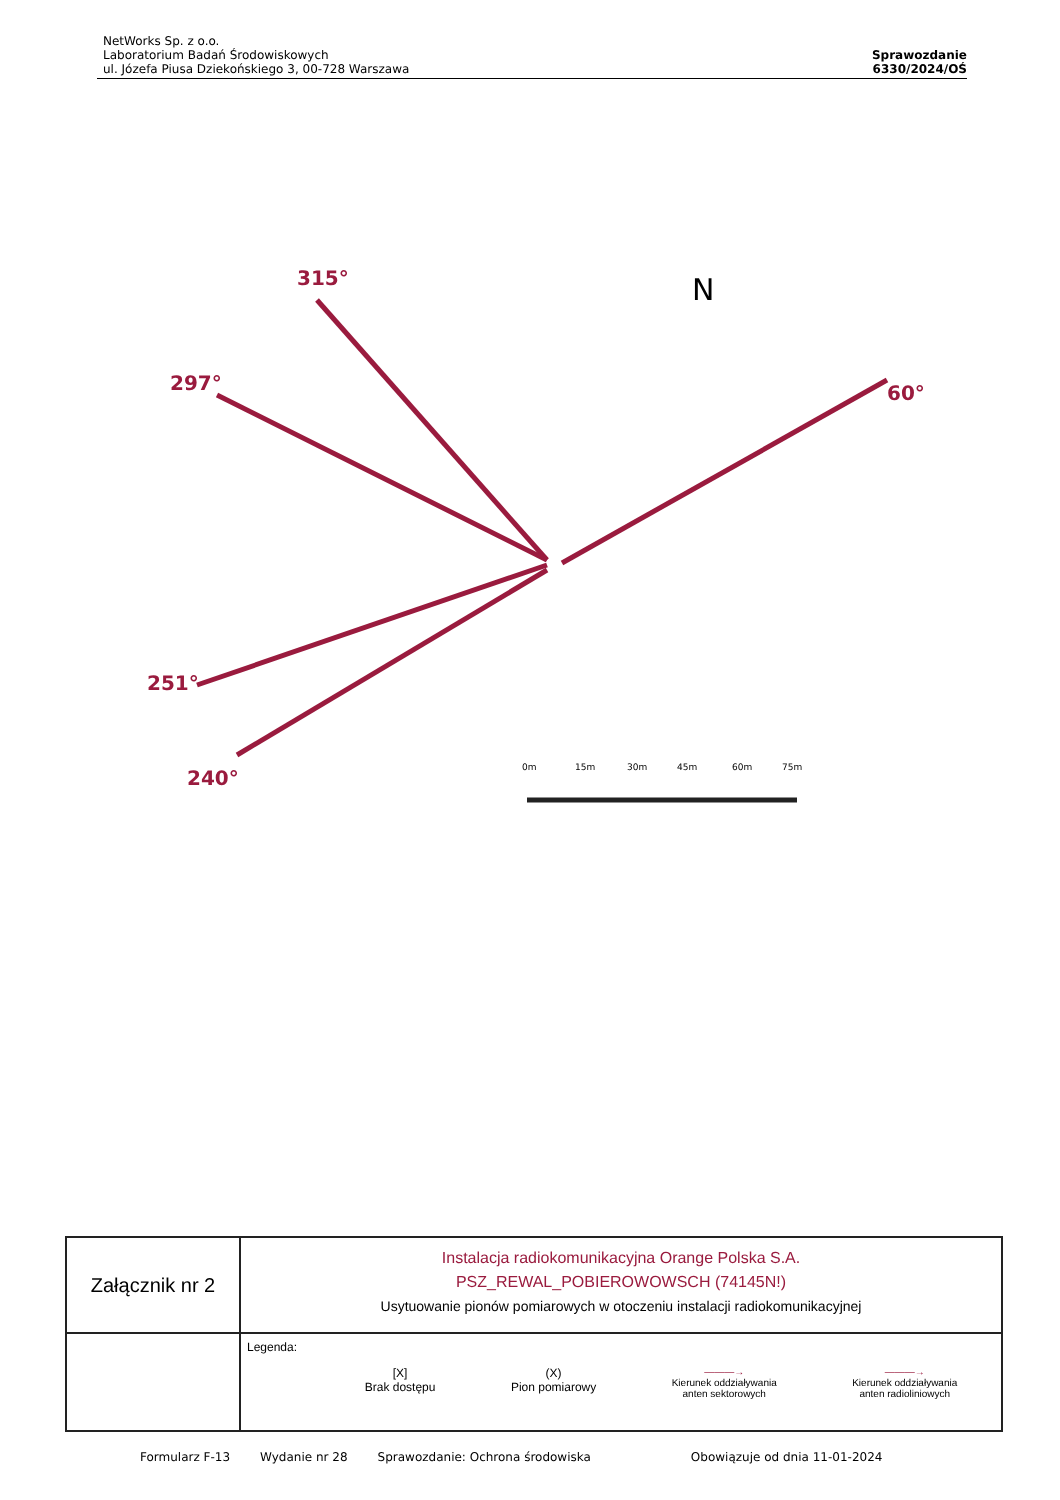NetWorks Sp. z o.o.
Laboratorium Badań Środowiskowych
ul. Józefa Piusa Dziekońskiego 3, 00-728 Warszawa
Sprawozdanie
6330/2024/OŚ
315°
297°
60°
251°
240°
0m
15m
30m
45m
60m
75m
N
| Załącznik nr 2 | Instalacja radiokomunikacyjna Orange Polska S.A. PSZ_REWAL_POBIEROWOWSCH (74145N!) Usytuowanie pionów pomiarowych w otoczeniu instalacji radiokomunikacyjnej |
| | Legenda: [X] Brak dostępu (X) Pion pomiarowy ———→ Kierunek oddziaływania anten sektorowych ———→ Kierunek oddziaływania anten radioliniowych |
Formularz F-13 Wydanie nr 28 Sprawozdanie: Ochrona środowiska Obowiązuje od dnia 11-01-2024